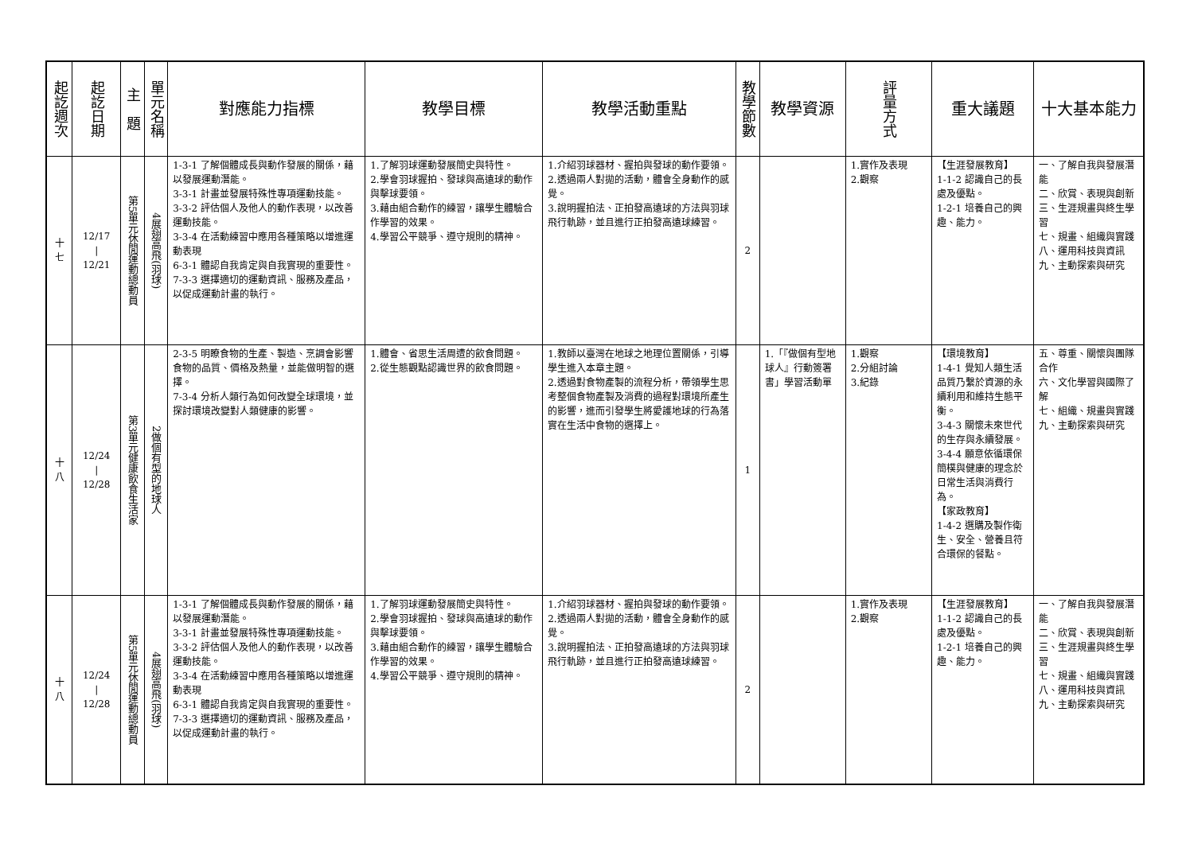| 起訖週次 | 起訖日期 | 主 題 | 單元名稱 | 對應能力指標 | 教學目標 | 教學活動重點 | 教學節數 | 教學資源 | 評量方式 | 重大議題 | 十大基本能力 |
| --- | --- | --- | --- | --- | --- | --- | --- | --- | --- | --- | --- |
| 十 七 | 12/17 / 12/21 | 第5單元休閒運動總動員 | 4展翅高飛(羽球) | 1-3-1 了解個體成長與動作發展的關係，藉以發展運動潛能。 3-3-1 計畫並發展特殊性專項運動技能。 3-3-2 評估個人及他人的動作表現，以改善運動技能。 3-3-4 在活動練習中應用各種策略以增進運動表現 6-3-1 體認自我肯定與自我實現的重要性。 7-3-3 選擇適切的運動資訊、服務及產品，以促成運動計畫的執行。 | 1.了解羽球運動發展簡史與特性。 2.學會羽球握拍、發球與高遠球的動作與擊球要領。 3.藉由組合動作的練習，讓學生體驗合作學習的效果。 4.學習公平競爭、遵守規則的精神。 | 1.介紹羽球器材、握拍與發球的動作要領。 2.透過兩人對拋的活動，體會全身動作的感覺。 3.說明握拍法、正拍發高遠球的方法與羽球飛行軌跡，並且進行正拍發高遠球練習。 | 2 | | 1.實作及表現 2.觀察 | 【生涯發展教育】 1-1-2 認識自己的長處及優點。 1-2-1 培養自己的興趣、能力。 | 一、了解自我與發展潛能 二、欣賞、表現與創新 三、生涯規畫與終生學習 七、規畫、組織與實踐 八、運用科技與資訊 九、主動探索與研究 |
| 十 八 | 12/24 / 12/28 | 第3單元健康飲食生活家 | 2做個有型的地球人 | 2-3-5 明瞭食物的生產、製造、烹調會影響食物的品質、價格及熱量，並能做明智的選擇。 7-3-4 分析人類行為如何改變全球環境，並探討環境改變對人類健康的影響。 | 1.體會、省思生活周遭的飲食問題。 2.從生態觀點認識世界的飲食問題。 | 1.教師以臺灣在地球之地理位置關係，引導學生進入本章主題。 2.透過對食物產製的流程分析，帶領學生思考整個食物產製及消費的過程對環境所產生的影響，進而引發學生將愛護地球的行為落實在生活中食物的選擇上。 | 1 | 1.「『做個有型地球人』行動簽署書」學習活動單 | 1.觀察 2.分組討論 3.紀錄 | 【環境教育】 1-4-1 覺知人類生活品質乃繫於資源的永續利用和維持生態平衡。 3-4-3 關懷未來世代的生存與永續發展。 3-4-4 願意依循環保簡樸與健康的理念於日常生活與消費行為。 【家政教育】 1-4-2 選購及製作衛生、安全、營養且符合環保的餐點。 | 五、尊重、關懷與團隊合作 六、文化學習與國際了解 七、組織、規畫與實踐 九、主動探索與研究 |
| 十 八 | 12/24 / 12/28 | 第5單元休閒運動總動員 | 4展翅高飛(羽球) | 1-3-1 了解個體成長與動作發展的關係，藉以發展運動潛能。 3-3-1 計畫並發展特殊性專項運動技能。 3-3-2 評估個人及他人的動作表現，以改善運動技能。 3-3-4 在活動練習中應用各種策略以增進運動表現 6-3-1 體認自我肯定與自我實現的重要性。 7-3-3 選擇適切的運動資訊、服務及產品，以促成運動計畫的執行。 | 1.了解羽球運動發展簡史與特性。 2.學會羽球握拍、發球與高遠球的動作與擊球要領。 3.藉由組合動作的練習，讓學生體驗合作學習的效果。 4.學習公平競爭、遵守規則的精神。 | 1.介紹羽球器材、握拍與發球的動作要領。 2.透過兩人對拋的活動，體會全身動作的感覺。 3.說明握拍法、正拍發高遠球的方法與羽球飛行軌跡，並且進行正拍發高遠球練習。 | 2 | | 1.實作及表現 2.觀察 | 【生涯發展教育】 1-1-2 認識自己的長處及優點。 1-2-1 培養自己的興趣、能力。 | 一、了解自我與發展潛能 二、欣賞、表現與創新 三、生涯規畫與終生學習 七、規畫、組織與實踐 八、運用科技與資訊 九、主動探索與研究 |